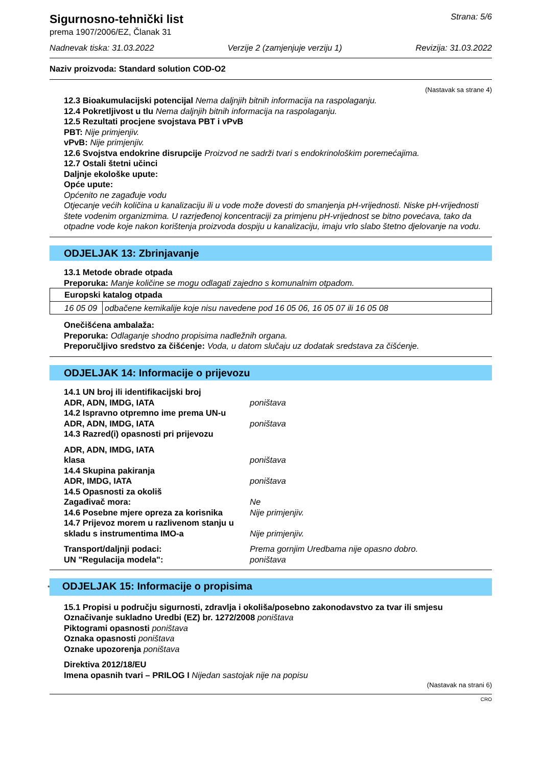Sigurnosno-tehnički list
prema 1907/2006/EZ, Članak 31
Strana: 5/6
Nadnevak tiska: 31.03.2022 Verzije 2 (zamjenjuje verziju 1) Revizija: 31.03.2022
Naziv proizvoda: Standard solution COD-O2
(Nastavak sa strane 4)
12.3 Bioakumulacijski potencijal Nema daljnjih bitnih informacija na raspolaganju.
12.4 Pokretljivost u tlu Nema daljnjih bitnih informacija na raspolaganju.
12.5 Rezultati procjene svojstava PBT i vPvB
PBT: Nije primjenjiv.
vPvB: Nije primjenjiv.
12.6 Svojstva endokrine disrupcije Proizvod ne sadrži tvari s endokrinološkim poremećajima.
12.7 Ostali štetni učinci
Daljnje ekološke upute:
Opće upute:
Općenito ne zagađuje vodu
Otjecanje većih količina u kanalizaciju ili u vode može dovesti do smanjenja pH-vrijednosti. Niske pH-vrijednosti štete vodenim organizmima. U razrjeđenoj koncentraciji za primjenu pH-vrijednost se bitno povećava, tako da otpadne vode koje nakon korištenja proizvoda dospiju u kanalizaciju, imaju vrlo slabo štetno djelovanje na vodu.
ODJELJAK 13: Zbrinjavanje
13.1 Metode obrade otpada
Preporuka: Manje količine se mogu odlagati zajedno s komunalnim otpadom.
| Europski katalog otpada | |
| 16 05 09 | odbačene kemikalije koje nisu navedene pod 16 05 06, 16 05 07 ili 16 05 08 |
Onečišćena ambalaža:
Preporuka: Odlaganje shodno propisima nadležnih organa.
Preporučljivo sredstvo za čišćenje: Voda, u datom slučaju uz dodatak sredstava za čišćenje.
ODJELJAK 14: Informacije o prijevozu
14.1 UN broj ili identifikacijski broj ADR, ADN, IMDG, IATA poništava 14.2 Ispravno otpremno ime prema UN-u ADR, ADN, IMDG, IATA poništava 14.3 Razred(i) opasnosti pri prijevozu ADR, ADN, IMDG, IATA klasa poništava 14.4 Skupina pakiranja ADR, IMDG, IATA poništava 14.5 Opasnosti za okoliš Zagađivač mora: Ne 14.6 Posebne mjere opreza za korisnika Nije primjenjiv. 14.7 Prijevoz morem u razlivenom stanju u skladu s instrumentima IMO-a Nije primjenjiv. Transport/daljnji podaci: Prema gornjim Uredbama nije opasno dobro. UN "Regulacija modela": poništava
* ODJELJAK 15: Informacije o propisima
15.1 Propisi u području sigurnosti, zdravlja i okoliša/posebno zakonodavstvo za tvar ili smjesu
Označivanje sukladno Uredbi (EZ) br. 1272/2008 poništava
Piktogrami opasnosti poništava
Oznaka opasnosti poništava
Oznake upozorenja poništava
Direktiva 2012/18/EU
Imena opasnih tvari – PRILOG I Nijedan sastojak nije na popisu
(Nastavak na strani 6)
CRO